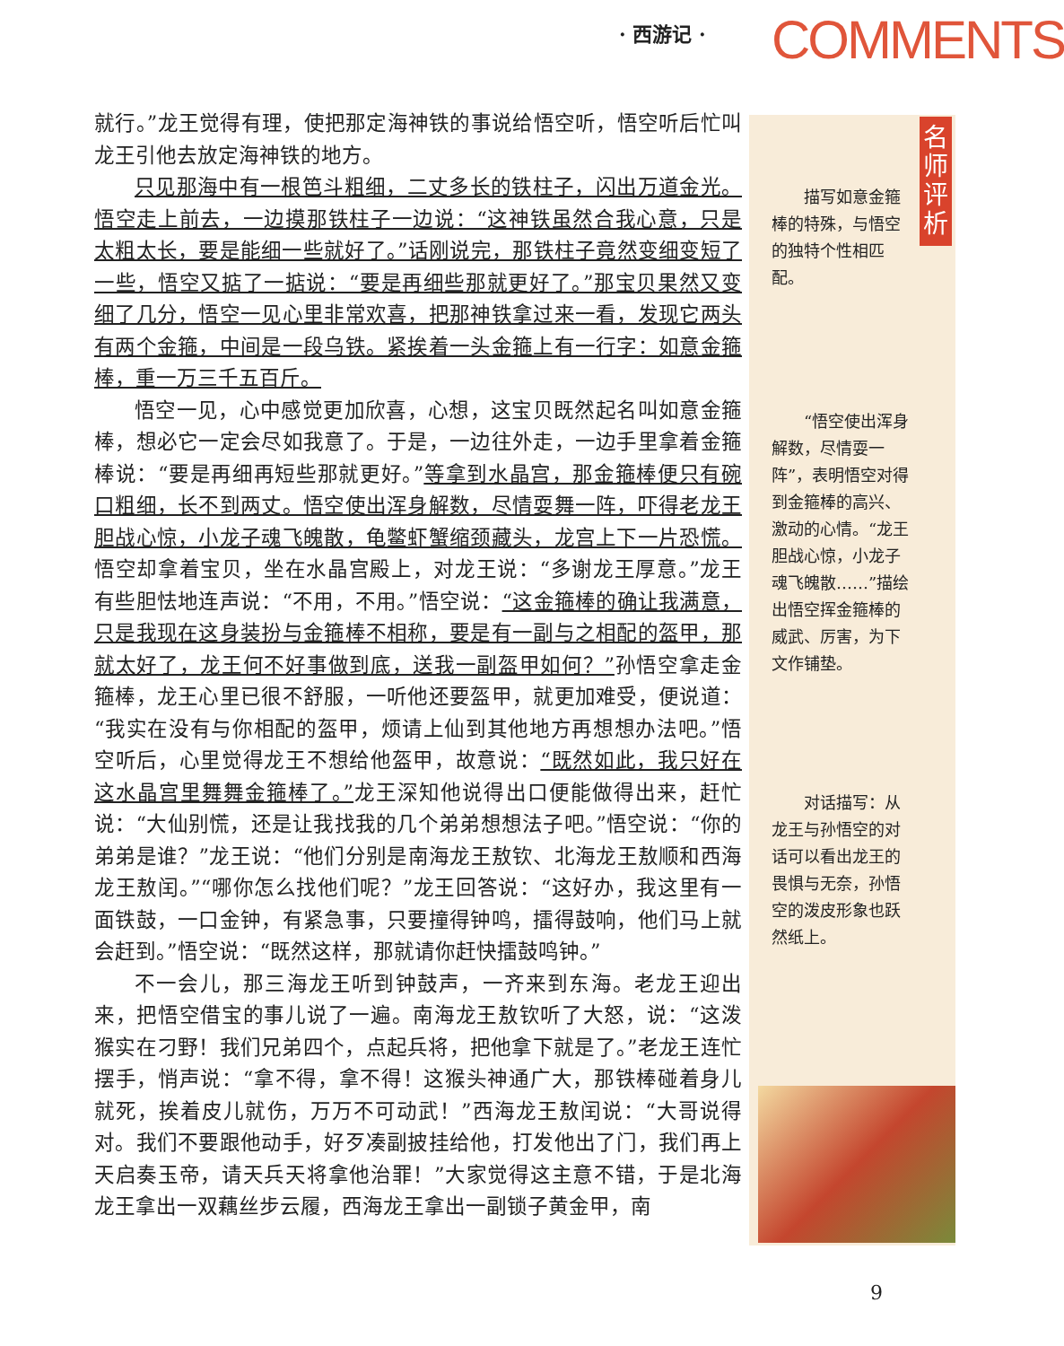· 西游记 · COMMENTS
就行。”龙王觉得有理，使把那定海神铁的事说给悟空听，悟空听后忙叫龙王引他去放定海神铁的地方。
只见那海中有一根笆斗粗细，二丈多长的铁柱子，闪出万道金光。悟空走上前去，一边摸那铁柱子一边说：“这神铁虽然合我心意，只是太粗太长，要是能细一些就好了。”话刚说完，那铁柱子竟然变细变短了一些，悟空又掂了一掂说：“要是再细些那就更好了。”那宝贝果然又变细了几分，悟空一见心里非常欢喜，把那神铁拿过来一看，发现它两头有两个金箍，中间是一段乌铁。紧挨着一头金箍上有一行字：如意金箍棒，重一万三千五百斤。
悟空一见，心中感觉更加欣喜，心想，这宝贝既然起名叫如意金箍棒，想必它一定会尽如我意了。于是，一边往外走，一边手里拿着金箍棒说：“要是再细再短些那就更好。”等拿到水晶宫，那金箍棒便只有碗口粗细，长不到两丈。悟空使出浑身解数，尽情耍舞一阵，吓得老龙王胆战心惊，小龙子魂飞魄散，龟鳖虾蟹缩颈藏头，龙宫上下一片恐慌。悟空却拿着宝贝，坐在水晶宫殿上，对龙王说：“多谢龙王厚意。”龙王有些胆怯地连声说：“不用，不用。”悟空说：“这金箍棒的确让我满意，只是我现在这身装扮与金箍棒不相称，要是有一副与之相配的盔甲，那就太好了，龙王何不好事做到底，送我一副盔甲如何？”孙悟空拿走金箍棒，龙王心里已很不舒服，一听他还要盔甲，就更加难受，便说道：“我实在没有与你相配的盔甲，烦请上仙到其他地方再想想办法吧。”悟空听后，心里觉得龙王不想给他盔甲，故意说：“既然如此，我只好在这水晶宫里舞舞金箍棒了。”龙王深知他说得出口便能做得出来，赶忙说：“大仙别慌，还是让我找我的几个弟弟想想法子吧。”悟空说：“你的弟弟是谁？”龙王说：“他们分别是南海龙王敖钦、北海龙王敖顺和西海龙王敖闰。”“哪你怎么找他们呢？”龙王回答说：“这好办，我这里有一面铁鼓，一口金钟，有紧急事，只要撞得钟鸣，擂得鼓响，他们马上就会赶到。”悟空说：“既然这样，那就请你赶快擂鼓鸣钟。”
不一会儿，那三海龙王听到钟鼓声，一齐来到东海。老龙王迎出来，把悟空借宝的事儿说了一遍。南海龙王敖钦听了大怒，说：“这泼猴实在刁野！我们兄弟四个，点起兵将，把他拿下就是了。”老龙王连忙摆手，悄声说：“拿不得，拿不得！这猴头神通广大，那铁棒碰着身儿就死，挨着皮儿就伤，万万不可动武！”西海龙王敖闰说：“大哥说得对。我们不要跟他动手，好歹凑副披挂给他，打发他出了门，我们再上天启奏玉帝，请天兵天将拿他治罪！”大家觉得这主意不错，于是北海龙王拿出一双藕丝步云履，西海龙王拿出一副锁子黄金甲，南
名师评析
描写如意金箍棒的特殊，与悟空的独特个性相匹配。
“悟空使出浑身解数，尽情耍一阵”，表明悟空对得到金箍棒的高兴、激动的心情。“龙王胆战心惊，小龙子魂飞魄散……”描绘出悟空挥金箍棒的威武、厉害，为下文作铺垫。
对话描写：从龙王与孙悟空的对话可以看出龙王的畏惧与无奈，孙悟空的泼皮形象也跃然纸上。
9